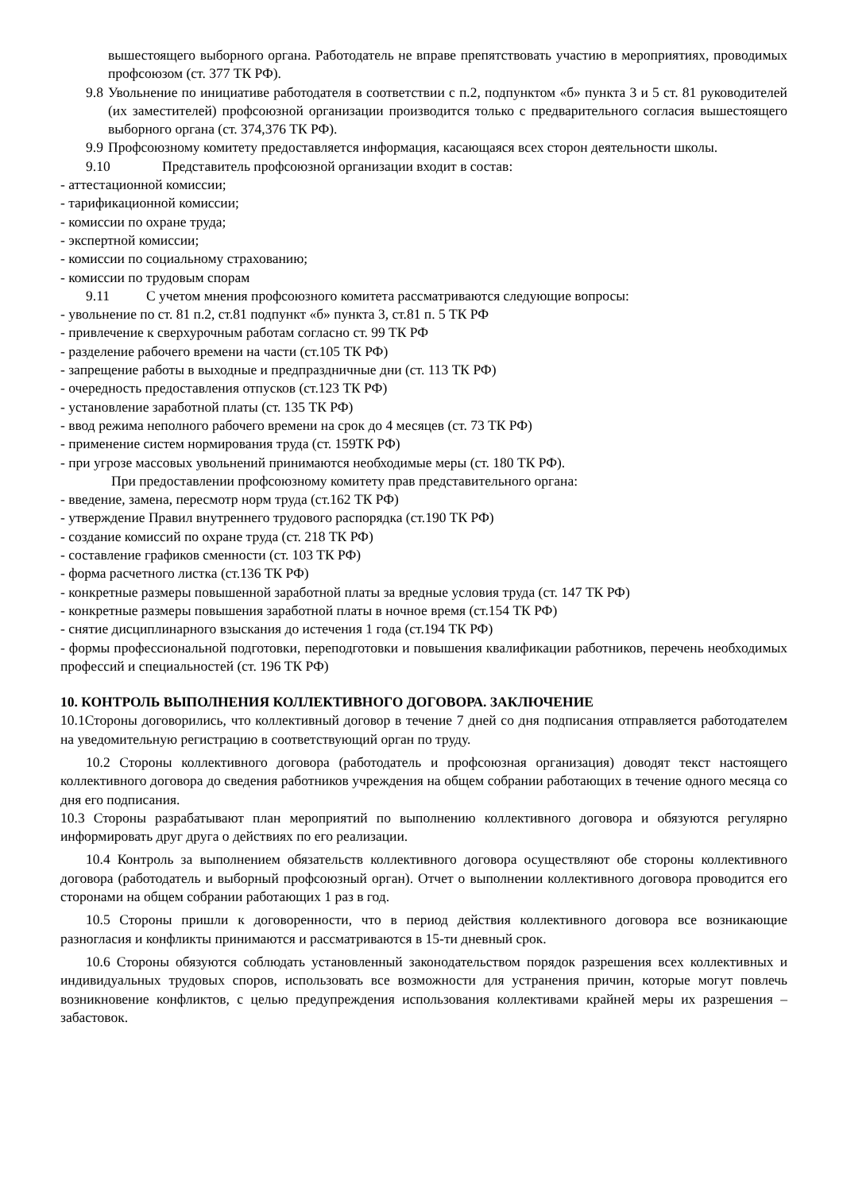вышестоящего выборного органа. Работодатель не вправе препятствовать участию в мероприятиях, проводимых профсоюзом (ст. 377 ТК РФ).
9.8 Увольнение по инициативе работодателя в соответствии с п.2, подпунктом «б» пункта 3 и 5 ст. 81 руководителей (их заместителей) профсоюзной организации производится только с предварительного согласия вышестоящего выборного органа (ст. 374,376 ТК РФ).
9.9 Профсоюзному комитету предоставляется информация, касающаяся всех сторон деятельности школы.
9.10 Представитель профсоюзной организации входит в состав:
- аттестационной комиссии;
- тарификационной комиссии;
- комиссии по охране труда;
- экспертной комиссии;
- комиссии по социальному страхованию;
- комиссии по трудовым спорам
9.11 С учетом мнения профсоюзного комитета рассматриваются следующие вопросы:
- увольнение по ст. 81 п.2, ст.81 подпункт «б» пункта 3, ст.81 п. 5 ТК РФ
- привлечение к сверхурочным работам согласно ст. 99 ТК РФ
- разделение рабочего времени на части (ст.105 ТК РФ)
- запрещение работы в выходные и предпраздничные дни (ст. 113 ТК РФ)
- очередность предоставления отпусков (ст.123 ТК РФ)
- установление заработной платы (ст. 135 ТК РФ)
- ввод режима неполного рабочего времени на срок до 4 месяцев (ст. 73 ТК РФ)
- применение систем нормирования труда (ст. 159ТК РФ)
- при угрозе массовых увольнений принимаются необходимые меры (ст. 180 ТК РФ).
При предоставлении профсоюзному комитету прав представительного органа:
- введение, замена, пересмотр норм труда (ст.162 ТК РФ)
- утверждение Правил внутреннего трудового распорядка (ст.190 ТК РФ)
- создание комиссий по охране труда (ст. 218 ТК РФ)
- составление графиков сменности (ст. 103 ТК РФ)
- форма расчетного листка (ст.136 ТК РФ)
- конкретные размеры повышенной заработной платы за вредные условия труда (ст. 147 ТК РФ)
- конкретные размеры повышения заработной платы в ночное время (ст.154 ТК РФ)
- снятие дисциплинарного взыскания до истечения 1 года (ст.194 ТК РФ)
- формы профессиональной подготовки, переподготовки и повышения квалификации работников, перечень необходимых профессий и специальностей (ст. 196 ТК РФ)
10. КОНТРОЛЬ ВЫПОЛНЕНИЯ КОЛЛЕКТИВНОГО ДОГОВОРА. ЗАКЛЮЧЕНИЕ
10.1Стороны договорились, что коллективный договор в течение 7 дней со дня подписания отправляется работодателем на уведомительную регистрацию в соответствующий орган по труду.
10.2 Стороны коллективного договора (работодатель и профсоюзная организация) доводят текст настоящего коллективного договора до сведения работников учреждения на общем собрании работающих в течение одного месяца со дня его подписания.
10.3 Стороны разрабатывают план мероприятий по выполнению коллективного договора и обязуются регулярно информировать друг друга о действиях по его реализации.
10.4 Контроль за выполнением обязательств коллективного договора осуществляют обе стороны коллективного договора (работодатель и выборный профсоюзный орган). Отчет о выполнении коллективного договора проводится его сторонами на общем собрании работающих 1 раз в год.
10.5 Стороны пришли к договоренности, что в период действия коллективного договора все возникающие разногласия и конфликты принимаются и рассматриваются в 15-ти дневный срок.
10.6 Стороны обязуются соблюдать установленный законодательством порядок разрешения всех коллективных и индивидуальных трудовых споров, использовать все возможности для устранения причин, которые могут повлечь возникновение конфликтов, с целью предупреждения использования коллективами крайней меры их разрешения – забастовок.